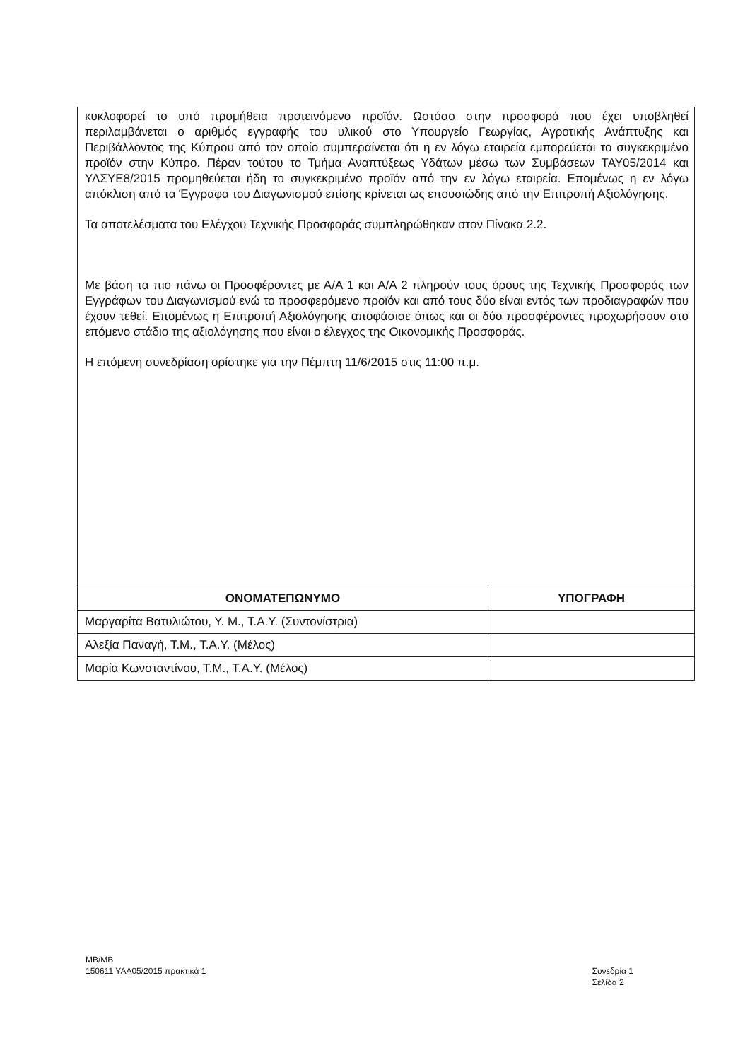κυκλοφορεί το υπό προμήθεια προτεινόμενο προϊόν. Ωστόσο στην προσφορά που έχει υποβληθεί περιλαμβάνεται ο αριθμός εγγραφής του υλικού στο Υπουργείο Γεωργίας, Αγροτικής Ανάπτυξης και Περιβάλλοντος της Κύπρου από τον οποίο συμπεραίνεται ότι η εν λόγω εταιρεία εμπορεύεται το συγκεκριμένο προϊόν στην Κύπρο. Πέραν τούτου το Τμήμα Αναπτύξεως Υδάτων μέσω των Συμβάσεων ΤΑΥ05/2014 και ΥΛΣΥΕ8/2015 προμηθεύεται ήδη το συγκεκριμένο προϊόν από την εν λόγω εταιρεία. Επομένως η εν λόγω απόκλιση από τα Έγγραφα του Διαγωνισμού επίσης κρίνεται ως επουσιώδης από την Επιτροπή Αξιολόγησης.
Τα αποτελέσματα του Ελέγχου Τεχνικής Προσφοράς συμπληρώθηκαν στον Πίνακα 2.2.
Με βάση τα πιο πάνω οι Προσφέροντες με Α/Α 1 και Α/Α 2 πληρούν τους όρους της Τεχνικής Προσφοράς των Εγγράφων του Διαγωνισμού ενώ το προσφερόμενο προϊόν και από τους δύο είναι εντός των προδιαγραφών που έχουν τεθεί. Επομένως η Επιτροπή Αξιολόγησης αποφάσισε όπως και οι δύο προσφέροντες προχωρήσουν στο επόμενο στάδιο της αξιολόγησης που είναι ο έλεγχος της Οικονομικής Προσφοράς.
Η επόμενη συνεδρίαση ορίστηκε για την Πέμπτη 11/6/2015 στις 11:00 π.μ.
| ΟΝΟΜΑΤΕΠΩΝΥΜΟ | ΥΠΟΓΡΑΦΗ |
| --- | --- |
| Μαργαρίτα Βατυλιώτου, Υ. Μ., Τ.Α.Υ. (Συντονίστρια) | |
| Αλεξία Παναγή, Τ.Μ., Τ.Α.Υ. (Μέλος) | |
| Μαρία Κωνσταντίνου, Τ.Μ., Τ.Α.Υ. (Μέλος) | |
ΜΒ/ΜΒ
150611 ΥΑΑ05/2015 πρακτικά 1
Συνεδρία 1
Σελίδα 2